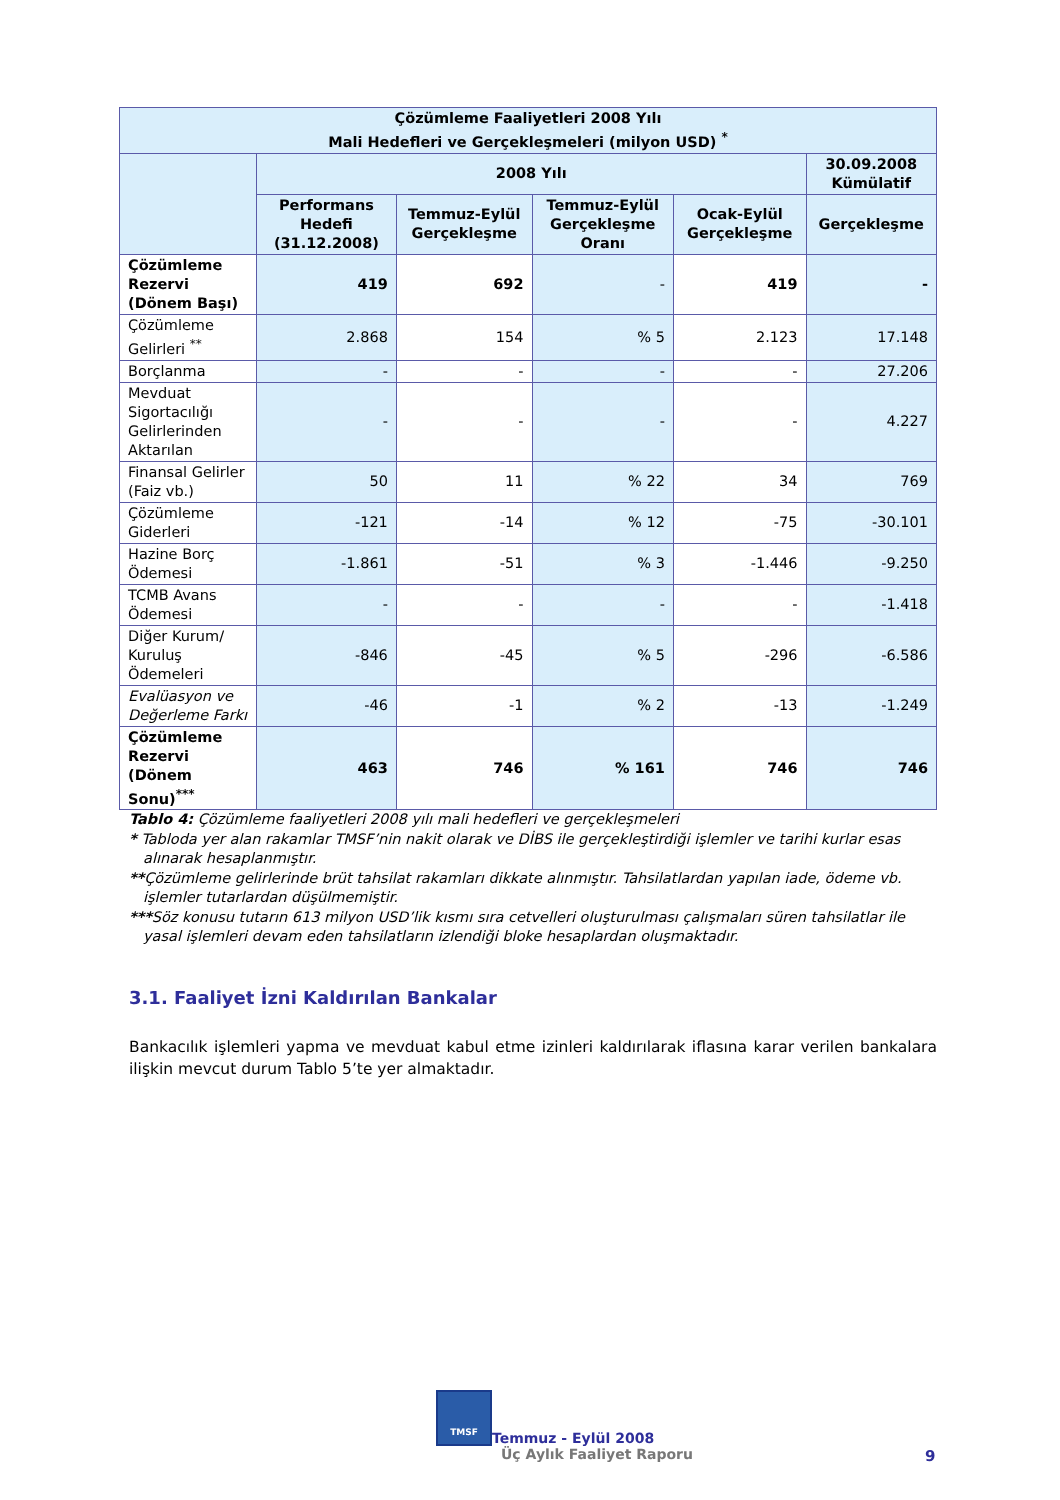| Çözümleme Faaliyetleri 2008 Yılı Mali Hedefleri ve Gerçekleşmeleri (milyon USD) <sup>*</sup> | | | | | |
| --- | --- | --- | --- | --- | --- |
| | 2008 Yılı | | | | 30.09.2008 Kümülatif |
| | Performans Hedefi (31.12.2008) | Temmuz-Eylül Gerçekleşme | Temmuz-Eylül Gerçekleşme Oranı | Ocak-Eylül Gerçekleşme | Gerçekleşme |
| Çözümleme Rezervi (Dönem Başı) | 419 | 692 | - | 419 | - |
| Çözümleme Gelirleri <sup>**</sup> | 2.868 | 154 | % 5 | 2.123 | 17.148 |
| Borçlanma | - | - | - | - | 27.206 |
| Mevduat Sigortacılığı Gelirlerinden Aktarılan | - | - | - | - | 4.227 |
| Finansal Gelirler (Faiz vb.) | 50 | 11 | % 22 | 34 | 769 |
| Çözümleme Giderleri | -121 | -14 | % 12 | -75 | -30.101 |
| Hazine Borç Ödemesi | -1.861 | -51 | % 3 | -1.446 | -9.250 |
| TCMB Avans Ödemesi | - | - | - | - | -1.418 |
| Diğer Kurum/ Kuruluş Ödemeleri | -846 | -45 | % 5 | -296 | -6.586 |
| Evalüasyon ve Değerleme Farkı | -46 | -1 | % 2 | -13 | -1.249 |
| Çözümleme Rezervi (Dönem Sonu)<sup>***</sup> | 463 | 746 | % 161 | 746 | 746 |
Tablo 4: Çözümleme faaliyetleri 2008 yılı mali hedefleri ve gerçekleşmeleri
* Tabloda yer alan rakamlar TMSF’nin nakit olarak ve DİBS ile gerçekleştirdiği işlemler ve tarihi kurlar esas alınarak hesaplanmıştır.
**Çözümleme gelirlerinde brüt tahsilat rakamları dikkate alınmıştır. Tahsilatlardan yapılan iade, ödeme vb. işlemler tutarlardan düşülmemiştir.
***Söz konusu tutarın 613 milyon USD’lik kısmı sıra cetvelleri oluşturulması çalışmaları süren tahsilatlar ile yasal işlemleri devam eden tahsilatların izlendiği bloke hesaplardan oluşmaktadır.
3.1. Faaliyet İzni Kaldırılan Bankalar
Bankacılık işlemleri yapma ve mevduat kabul etme izinleri kaldırılarak iflasına karar verilen bankalara ilişkin mevcut durum Tablo 5’te yer almaktadır.
TMSF Temmuz - Eylül 2008
Üç Aylık Faaliyet Raporu
9